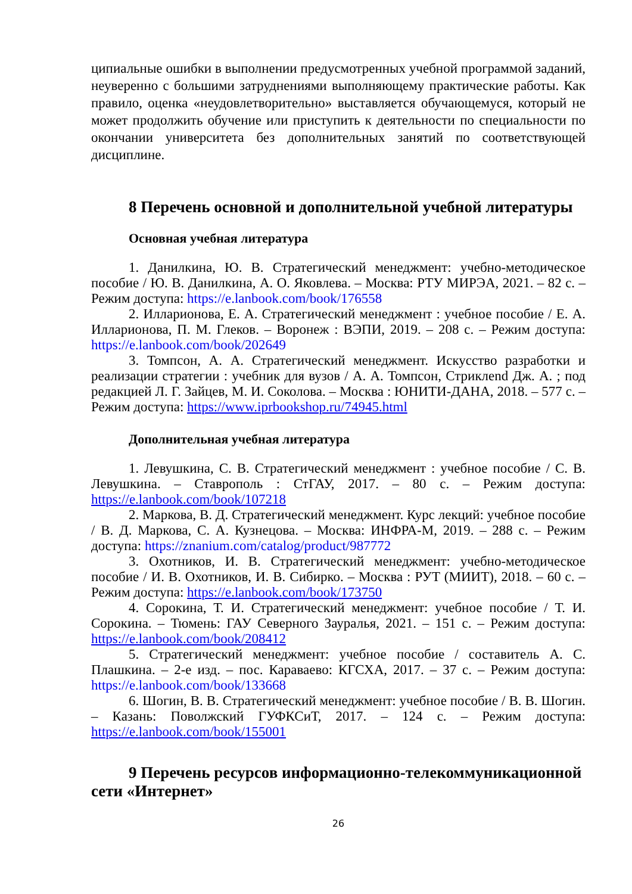ципиальные ошибки в выполнении предусмотренных учебной программой заданий, неуверенно с большими затруднениями выполняющему практические работы. Как правило, оценка «неудовлетворительно» выставляется обучающемуся, который не может продолжить обучение или приступить к деятельности по специальности по окончании университета без дополнительных занятий по соответствующей дисциплине.
8 Перечень основной и дополнительной учебной литературы
Основная учебная литература
1. Данилкина, Ю. В. Стратегический менеджмент: учебно-методическое пособие / Ю. В. Данилкина, А. О. Яковлева. – Москва: РТУ МИРЭА, 2021. – 82 с. – Режим доступа: https://e.lanbook.com/book/176558
2. Илларионова, Е. А. Стратегический менеджмент : учебное пособие / Е. А. Илларионова, П. М. Глеков. – Воронеж : ВЭПИ, 2019. – 208 с. – Режим доступа: https://e.lanbook.com/book/202649
3. Томпсон, А. А. Стратегический менеджмент. Искусство разработки и реализации стратегии : учебник для вузов / А. А. Томпсон, Стриклend Дж. А. ; под редакцией Л. Г. Зайцев, М. И. Соколова. – Москва : ЮНИТИ-ДАНА, 2018. – 577 с. – Режим доступа: https://www.iprbookshop.ru/74945.html
Дополнительная учебная литература
1. Левушкина, С. В. Стратегический менеджмент : учебное пособие / С. В. Левушкина. – Ставрополь : СтГАУ, 2017. – 80 с. – Режим доступа: https://e.lanbook.com/book/107218
2. Маркова, В. Д. Стратегический менеджмент. Курс лекций: учебное пособие / В. Д. Маркова, С. А. Кузнецова. – Москва: ИНФРА-М, 2019. – 288 с. – Режим доступа: https://znanium.com/catalog/product/987772
3. Охотников, И. В. Стратегический менеджмент: учебно-методическое пособие / И. В. Охотников, И. В. Сибирко. – Москва : РУТ (МИИТ), 2018. – 60 с. – Режим доступа: https://e.lanbook.com/book/173750
4. Сорокина, Т. И. Стратегический менеджмент: учебное пособие / Т. И. Сорокина. – Тюмень: ГАУ Северного Зауралья, 2021. – 151 с. – Режим доступа: https://e.lanbook.com/book/208412
5. Стратегический менеджмент: учебное пособие / составитель А. С. Плашкина. – 2-е изд. – пос. Караваево: КГСХА, 2017. – 37 с. – Режим доступа: https://e.lanbook.com/book/133668
6. Шогин, В. В. Стратегический менеджмент: учебное пособие / В. В. Шогин. – Казань: Поволжский ГУФКСиТ, 2017. – 124 с. – Режим доступа: https://e.lanbook.com/book/155001
9 Перечень ресурсов информационно-телекоммуникационной сети «Интернет»
26